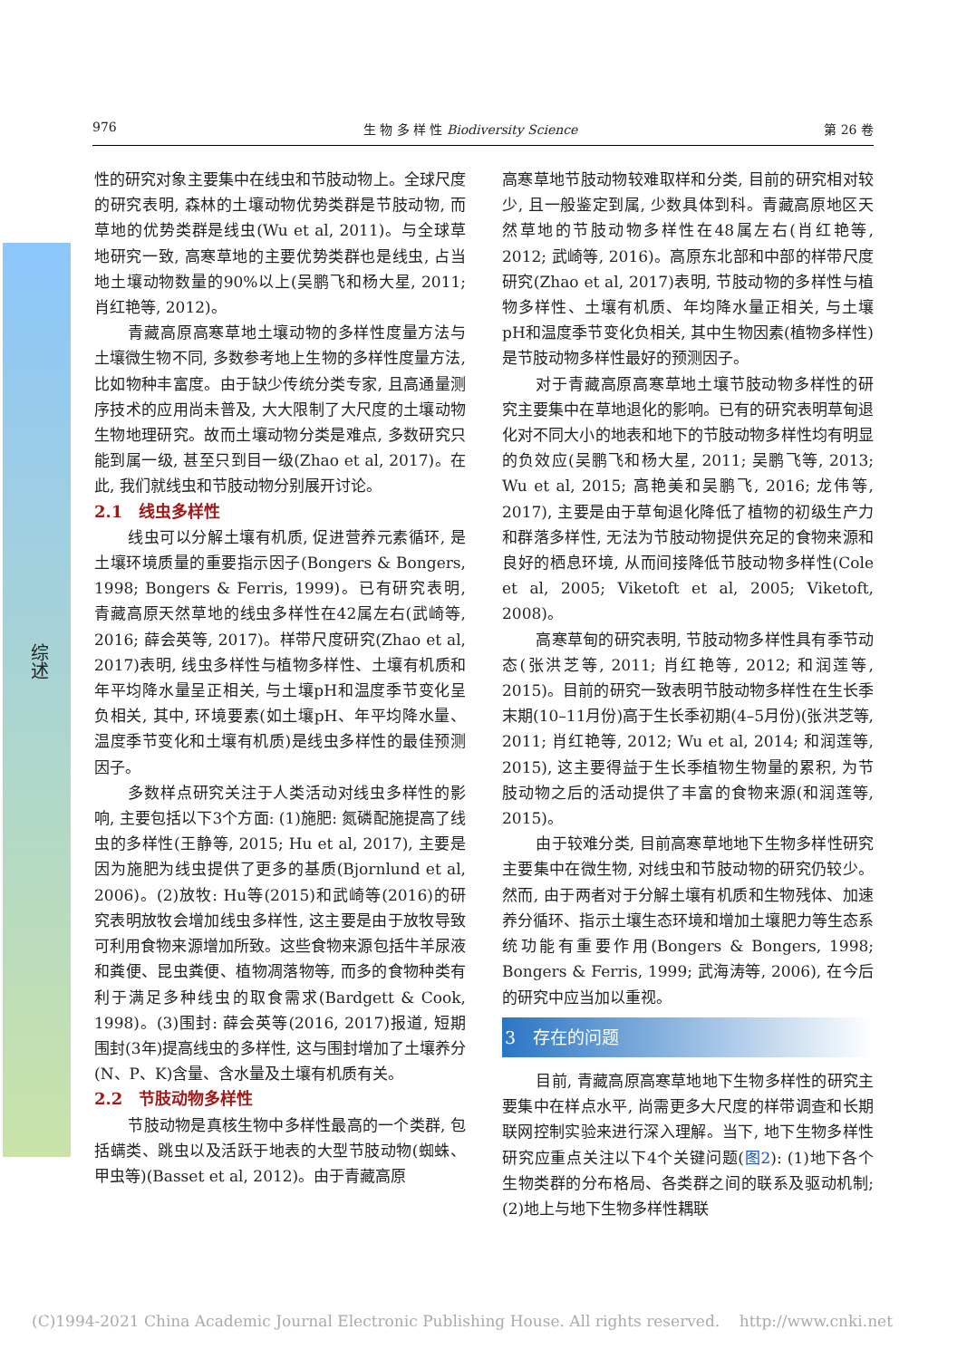976 生 物 多 样 性 Biodiversity Science 第 26 卷
综述
性的研究对象主要集中在线虫和节肢动物上。全球尺度的研究表明, 森林的土壤动物优势类群是节肢动物, 而草地的优势类群是线虫(Wu et al, 2011)。与全球草地研究一致, 高寒草地的主要优势类群也是线虫, 占当地土壤动物数量的90%以上(吴鹏飞和杨大星, 2011; 肖红艳等, 2012)。
青藏高原高寒草地土壤动物的多样性度量方法与土壤微生物不同, 多数参考地上生物的多样性度量方法, 比如物种丰富度。由于缺少传统分类专家, 且高通量测序技术的应用尚未普及, 大大限制了大尺度的土壤动物生物地理研究。故而土壤动物分类是难点, 多数研究只能到属一级, 甚至只到目一级(Zhao et al, 2017)。在此, 我们就线虫和节肢动物分别展开讨论。
2.1　线虫多样性
线虫可以分解土壤有机质, 促进营养元素循环, 是土壤环境质量的重要指示因子(Bongers & Bongers, 1998; Bongers & Ferris, 1999)。已有研究表明, 青藏高原天然草地的线虫多样性在42属左右(武崎等, 2016; 薛会英等, 2017)。样带尺度研究(Zhao et al, 2017)表明, 线虫多样性与植物多样性、土壤有机质和年平均降水量呈正相关, 与土壤pH和温度季节变化呈负相关, 其中, 环境要素(如土壤pH、年平均降水量、温度季节变化和土壤有机质)是线虫多样性的最佳预测因子。
多数样点研究关注于人类活动对线虫多样性的影响, 主要包括以下3个方面: (1)施肥: 氮磷配施提高了线虫的多样性(王静等, 2015; Hu et al, 2017), 主要是因为施肥为线虫提供了更多的基质(Bjornlund et al, 2006)。(2)放牧: Hu等(2015)和武崎等(2016)的研究表明放牧会增加线虫多样性, 这主要是由于放牧导致可利用食物来源增加所致。这些食物来源包括牛羊尿液和粪便、昆虫粪便、植物凋落物等, 而多的食物种类有利于满足多种线虫的取食需求(Bardgett & Cook, 1998)。(3)围封: 薛会英等(2016, 2017)报道, 短期围封(3年)提高线虫的多样性, 这与围封增加了土壤养分(N、P、K)含量、含水量及土壤有机质有关。
2.2　节肢动物多样性
节肢动物是真核生物中多样性最高的一个类群, 包括螨类、跳虫以及活跃于地表的大型节肢动物(蜘蛛、甲虫等)(Basset et al, 2012)。由于青藏高原
高寒草地节肢动物较难取样和分类, 目前的研究相对较少, 且一般鉴定到属, 少数具体到科。青藏高原地区天然草地的节肢动物多样性在48属左右(肖红艳等, 2012; 武崎等, 2016)。高原东北部和中部的样带尺度研究(Zhao et al, 2017)表明, 节肢动物的多样性与植物多样性、土壤有机质、年均降水量正相关, 与土壤pH和温度季节变化负相关, 其中生物因素(植物多样性)是节肢动物多样性最好的预测因子。
对于青藏高原高寒草地土壤节肢动物多样性的研究主要集中在草地退化的影响。已有的研究表明草甸退化对不同大小的地表和地下的节肢动物多样性均有明显的负效应(吴鹏飞和杨大星, 2011; 吴鹏飞等, 2013; Wu et al, 2015; 高艳美和吴鹏飞, 2016; 龙伟等, 2017), 主要是由于草甸退化降低了植物的初级生产力和群落多样性, 无法为节肢动物提供充足的食物来源和良好的栖息环境, 从而间接降低节肢动物多样性(Cole et al, 2005; Viketoft et al, 2005; Viketoft, 2008)。
高寒草甸的研究表明, 节肢动物多样性具有季节动态(张洪芝等, 2011; 肖红艳等, 2012; 和润莲等, 2015)。目前的研究一致表明节肢动物多样性在生长季末期(10–11月份)高于生长季初期(4–5月份)(张洪芝等, 2011; 肖红艳等, 2012; Wu et al, 2014; 和润莲等, 2015), 这主要得益于生长季植物生物量的累积, 为节肢动物之后的活动提供了丰富的食物来源(和润莲等, 2015)。
由于较难分类, 目前高寒草地地下生物多样性研究主要集中在微生物, 对线虫和节肢动物的研究仍较少。然而, 由于两者对于分解土壤有机质和生物残体、加速养分循环、指示土壤生态环境和增加土壤肥力等生态系统功能有重要作用(Bongers & Bongers, 1998; Bongers & Ferris, 1999; 武海涛等, 2006), 在今后的研究中应当加以重视。
3　存在的问题
目前, 青藏高原高寒草地地下生物多样性的研究主要集中在样点水平, 尚需更多大尺度的样带调查和长期联网控制实验来进行深入理解。当下, 地下生物多样性研究应重点关注以下4个关键问题(图2): (1)地下各个生物类群的分布格局、各类群之间的联系及驱动机制; (2)地上与地下生物多样性耦联
(C)1994-2021 China Academic Journal Electronic Publishing House. All rights reserved. http://www.cnki.net